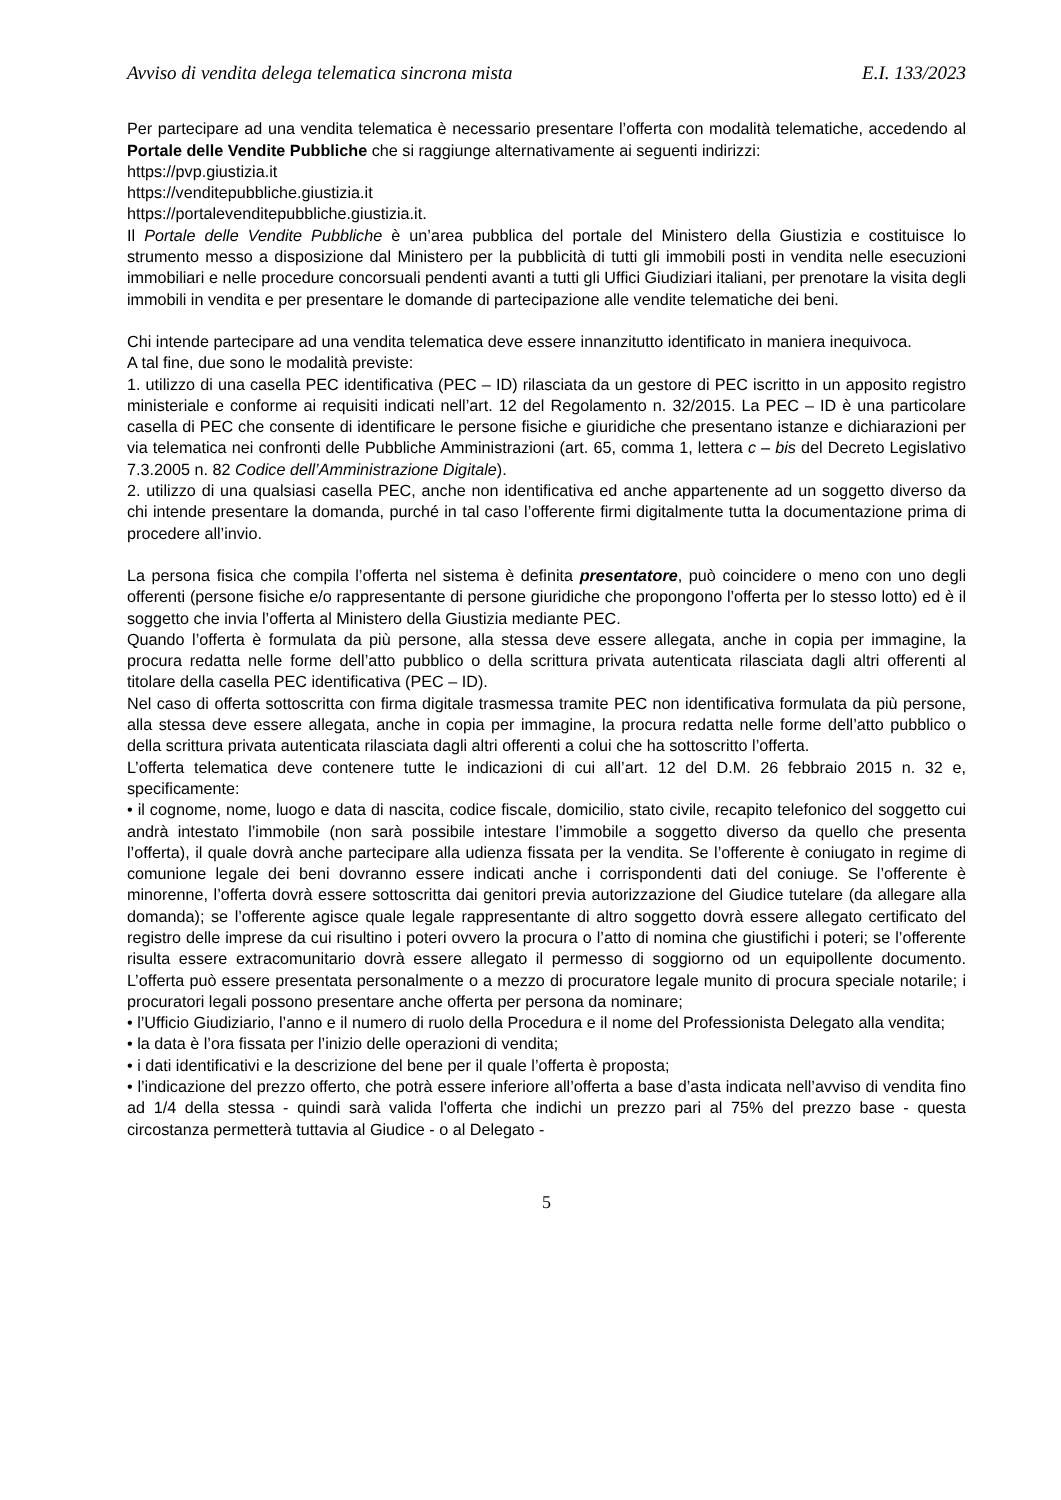Avviso di vendita delega telematica sincrona mista E.I. 133/2023
Per partecipare ad una vendita telematica è necessario presentare l’offerta con modalità telematiche, accedendo al Portale delle Vendite Pubbliche che si raggiunge alternativamente ai seguenti indirizzi:
https://pvp.giustizia.it
https://venditepubbliche.giustizia.it
https://portalevenditepubbliche.giustizia.it.
Il Portale delle Vendite Pubbliche è un’area pubblica del portale del Ministero della Giustizia e costituisce lo strumento messo a disposizione dal Ministero per la pubblicità di tutti gli immobili posti in vendita nelle esecuzioni immobiliari e nelle procedure concorsuali pendenti avanti a tutti gli Uffici Giudiziari italiani, per prenotare la visita degli immobili in vendita e per presentare le domande di partecipazione alle vendite telematiche dei beni.
Chi intende partecipare ad una vendita telematica deve essere innanzitutto identificato in maniera inequivoca.
A tal fine, due sono le modalità previste:
1. utilizzo di una casella PEC identificativa (PEC – ID) rilasciata da un gestore di PEC iscritto in un apposito registro ministeriale e conforme ai requisiti indicati nell’art. 12 del Regolamento n. 32/2015. La PEC – ID è una particolare casella di PEC che consente di identificare le persone fisiche e giuridiche che presentano istanze e dichiarazioni per via telematica nei confronti delle Pubbliche Amministrazioni (art. 65, comma 1, lettera c – bis del Decreto Legislativo 7.3.2005 n. 82 Codice dell’Amministrazione Digitale).
2. utilizzo di una qualsiasi casella PEC, anche non identificativa ed anche appartenente ad un soggetto diverso da chi intende presentare la domanda, purché in tal caso l’offerente firmi digitalmente tutta la documentazione prima di procedere all’invio.
La persona fisica che compila l’offerta nel sistema è definita presentatore, può coincidere o meno con uno degli offerenti (persone fisiche e/o rappresentante di persone giuridiche che propongono l’offerta per lo stesso lotto) ed è il soggetto che invia l’offerta al Ministero della Giustizia mediante PEC.
Quando l’offerta è formulata da più persone, alla stessa deve essere allegata, anche in copia per immagine, la procura redatta nelle forme dell’atto pubblico o della scrittura privata autenticata rilasciata dagli altri offerenti al titolare della casella PEC identificativa (PEC – ID).
Nel caso di offerta sottoscritta con firma digitale trasmessa tramite PEC non identificativa formulata da più persone, alla stessa deve essere allegata, anche in copia per immagine, la procura redatta nelle forme dell’atto pubblico o della scrittura privata autenticata rilasciata dagli altri offerenti a colui che ha sottoscritto l’offerta.
L’offerta telematica deve contenere tutte le indicazioni di cui all’art. 12 del D.M. 26 febbraio 2015 n. 32 e, specificamente:
• il cognome, nome, luogo e data di nascita, codice fiscale, domicilio, stato civile, recapito telefonico del soggetto cui andrà intestato l’immobile (non sarà possibile intestare l’immobile a soggetto diverso da quello che presenta l’offerta), il quale dovrà anche partecipare alla udienza fissata per la vendita. Se l’offerente è coniugato in regime di comunione legale dei beni dovranno essere indicati anche i corrispondenti dati del coniuge. Se l’offerente è minorenne, l’offerta dovrà essere sottoscritta dai genitori previa autorizzazione del Giudice tutelare (da allegare alla domanda); se l’offerente agisce quale legale rappresentante di altro soggetto dovrà essere allegato certificato del registro delle imprese da cui risultino i poteri ovvero la procura o l’atto di nomina che giustifichi i poteri; se l’offerente risulta essere extracomunitario dovrà essere allegato il permesso di soggiorno od un equipollente documento. L’offerta può essere presentata personalmente o a mezzo di procuratore legale munito di procura speciale notarile; i procuratori legali possono presentare anche offerta per persona da nominare;
• l’Ufficio Giudiziario, l’anno e il numero di ruolo della Procedura e il nome del Professionista Delegato alla vendita;
• la data è l’ora fissata per l’inizio delle operazioni di vendita;
• i dati identificativi e la descrizione del bene per il quale l’offerta è proposta;
• l’indicazione del prezzo offerto, che potrà essere inferiore all’offerta a base d’asta indicata nell’avviso di vendita fino ad 1/4 della stessa - quindi sarà valida l'offerta che indichi un prezzo pari al 75% del prezzo base - questa circostanza permetterà tuttavia al Giudice - o al Delegato -
5